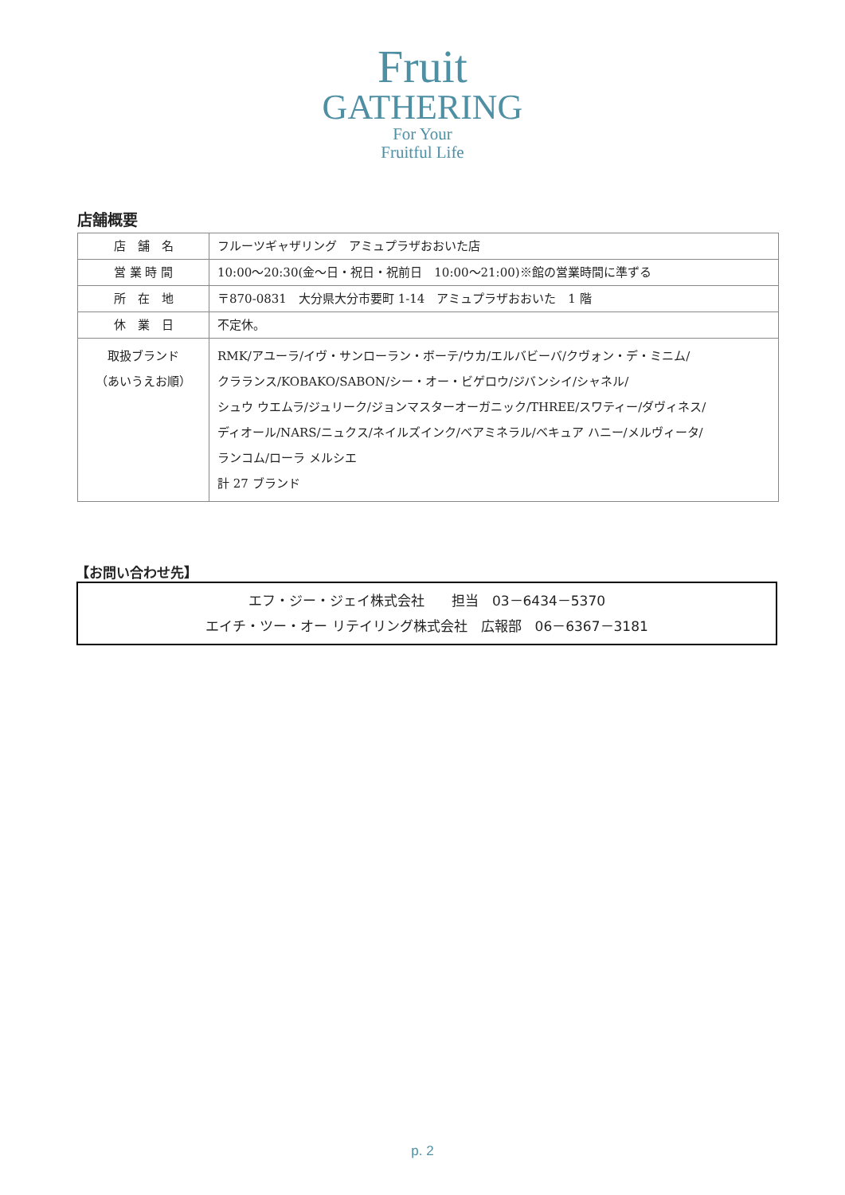Fruit
GATHERING
For Your
Fruitful Life
店舗概要
| 店 舗 名 | フルーツギャザリング アミュプラザおおいた店 |
| 営 業 時 間 | 10:00～20:30(金～日・祝日・祝前日 10:00～21:00)※館の営業時間に準ずる |
| 所 在 地 | 〒870-0831 大分県大分市要町 1-14 アミュプラザおおいた 1 階 |
| 休 業 日 | 不定休。 |
| 取扱ブランド （あいうえお順） | RMK/アユーラ/イヴ・サンローラン・ボーテ/ウカ/エルバビーバ/クヴォン・デ・ミニム/ クラランス/KOBAKO/SABON/シー・オー・ビゲロウ/ジバンシイ/シャネル/ シュウ ウエムラ/ジュリーク/ジョンマスターオーガニック/THREE/スワティー/ダヴィネス/ ディオール/NARS/ニュクス/ネイルズインク/ベアミネラル/ベキュア ハニー/メルヴィータ/ ランコム/ローラ メルシエ 計 27 ブランド |
【お問い合わせ先】
エフ・ジー・ジェイ株式会社　　担当　03－6434－5370
エイチ・ツー・オー リテイリング株式会社　広報部　06－6367－3181
p. 2